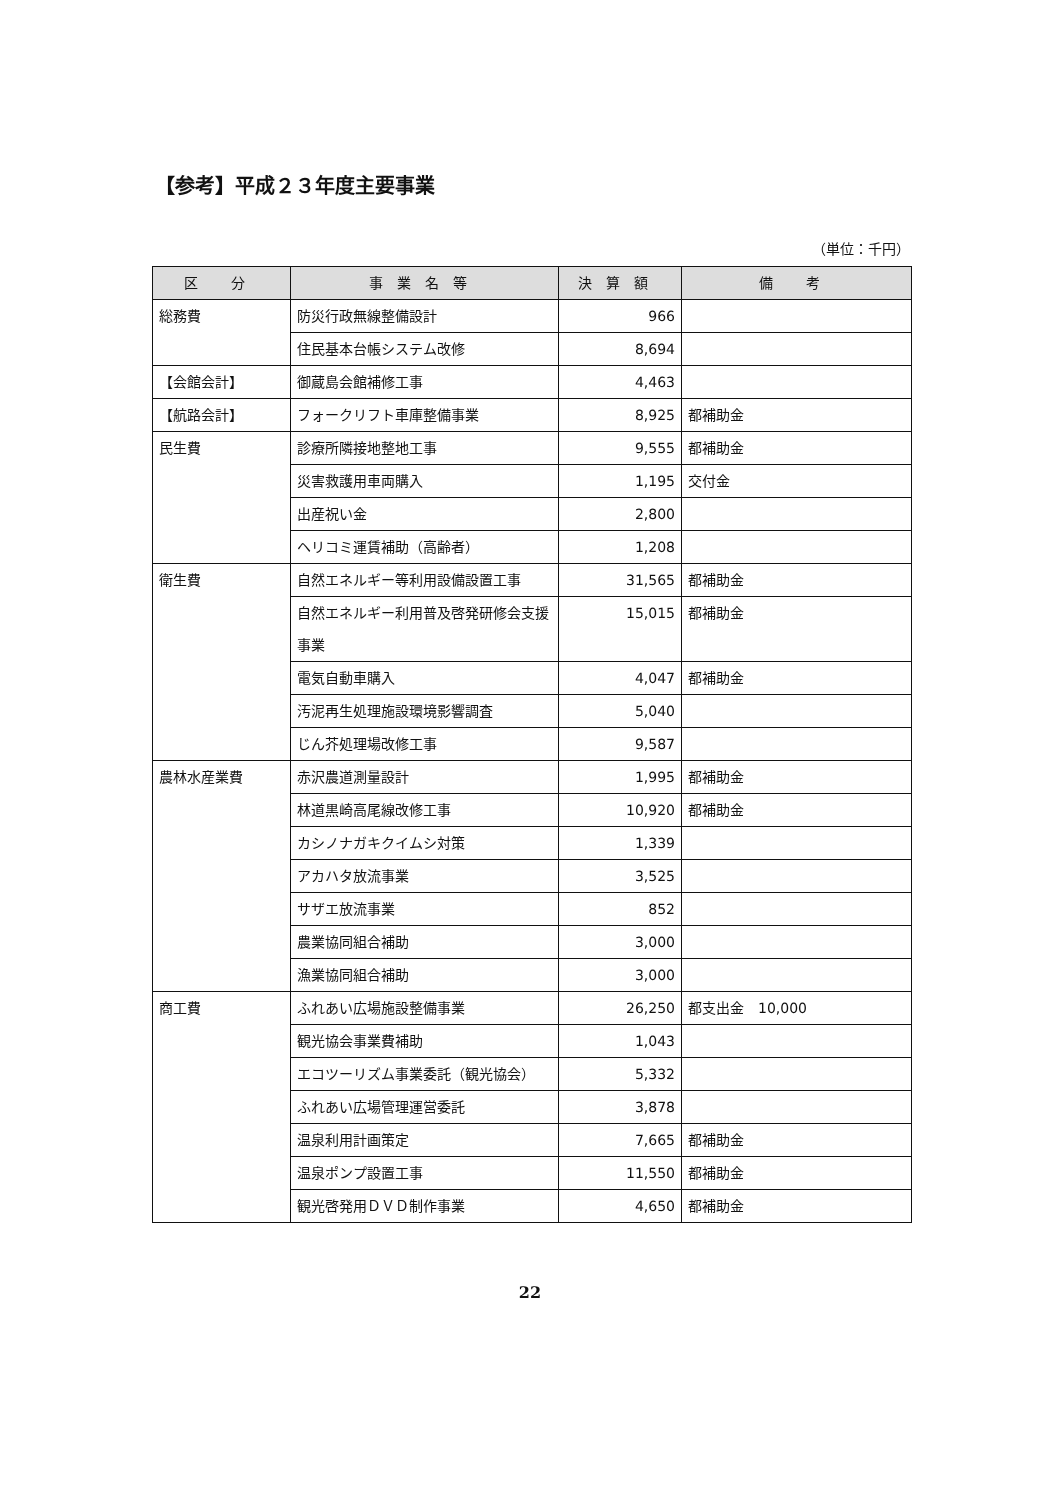【参考】平成２３年度主要事業
（単位：千円）
| 区 分 | 事業名等 | 決算額 | 備 考 |
| --- | --- | --- | --- |
| 総務費 | 防災行政無線整備設計 | 966 | |
| | 住民基本台帳システム改修 | 8,694 | |
| 【会館会計】 | 御蔵島会館補修工事 | 4,463 | |
| 【航路会計】 | フォークリフト車庫整備事業 | 8,925 | 都補助金 |
| 民生費 | 診療所隣接地整地工事 | 9,555 | 都補助金 |
| | 災害救護用車両購入 | 1,195 | 交付金 |
| | 出産祝い金 | 2,800 | |
| | ヘリコミ運賃補助（高齢者） | 1,208 | |
| 衛生費 | 自然エネルギー等利用設備設置工事 | 31,565 | 都補助金 |
| | 自然エネルギー利用普及啓発研修会支援事業 | 15,015 | 都補助金 |
| | 電気自動車購入 | 4,047 | 都補助金 |
| | 汚泥再生処理施設環境影響調査 | 5,040 | |
| | じん芥処理場改修工事 | 9,587 | |
| 農林水産業費 | 赤沢農道測量設計 | 1,995 | 都補助金 |
| | 林道黒崎高尾線改修工事 | 10,920 | 都補助金 |
| | カシノナガキクイムシ対策 | 1,339 | |
| | アカハタ放流事業 | 3,525 | |
| | サザエ放流事業 | 852 | |
| | 農業協同組合補助 | 3,000 | |
| | 漁業協同組合補助 | 3,000 | |
| 商工費 | ふれあい広場施設整備事業 | 26,250 | 都支出金 10,000 |
| | 観光協会事業費補助 | 1,043 | |
| | エコツーリズム事業委託（観光協会） | 5,332 | |
| | ふれあい広場管理運営委託 | 3,878 | |
| | 温泉利用計画策定 | 7,665 | 都補助金 |
| | 温泉ポンプ設置工事 | 11,550 | 都補助金 |
| | 観光啓発用ＤＶＤ制作事業 | 4,650 | 都補助金 |
22